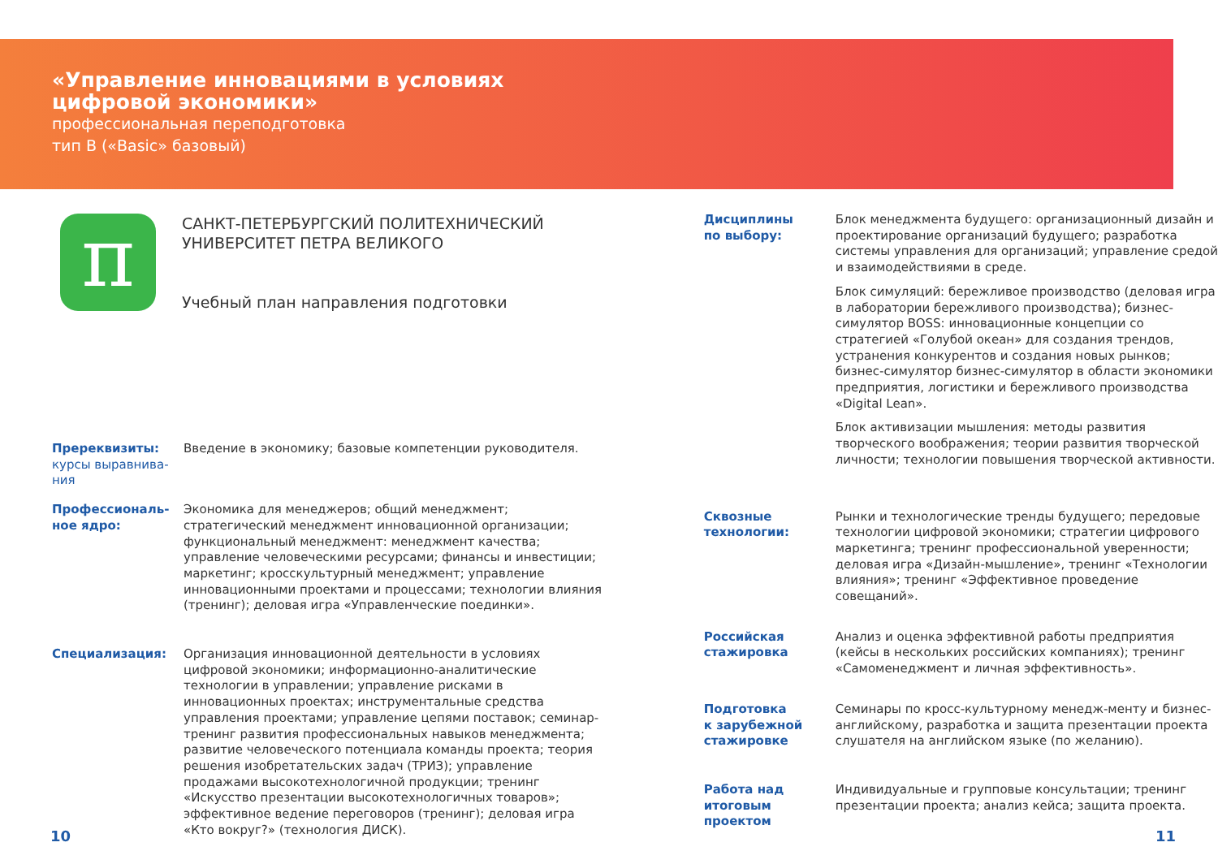«Управление инновациями в условиях
цифровой экономики»
профессиональная переподготовка
тип В («Basic» базовый)
π
САНКТ-ПЕТЕРБУРГСКИЙ ПОЛИТЕХНИЧЕСКИЙ
УНИВЕРСИТЕТ ПЕТРА ВЕЛИКОГО
Учебный план направления подготовки
Пререквизиты:
курсы выравнива-
ния
Введение в экономику; базовые компетенции руководителя.
Профессиональ-
ное ядро:
Экономика для менеджеров; общий менеджмент; стратегический менеджмент инновационной организации; функциональный менеджмент: менеджмент качества; управление человеческими ресурсами; финансы и инвестиции; маркетинг; кросскультурный менеджмент; управление инновационными проектами и процессами; технологии влияния (тренинг); деловая игра «Управленческие поединки».
Специализация: Организация инновационной деятельности в условиях цифровой экономики; информационно-аналитические технологии в управлении; управление рисками в инновационных проектах; инструментальные средства управления проектами; управление цепями поставок; семинар-тренинг развития профессиональных навыков менеджмента; развитие человеческого потенциала команды проекта; теория решения изобретательских задач (ТРИЗ); управление продажами высокотехнологичной продукции; тренинг «Искусство презентации высокотехнологичных товаров»; эффективное ведение переговоров (тренинг); деловая игра «Кто вокруг?» (технология ДИСК).
Дисциплины
по выбору:
Блок менеджмента будущего: организационный дизайн и проектирование организаций будущего; разработка системы управления для организаций; управление средой и взаимодействиями в среде.
Блок симуляций: бережливое производство (деловая игра в лаборатории бережливого производства); бизнес-симулятор BOSS: инновационные концепции со стратегией «Голубой океан» для создания трендов, устранения конкурентов и создания новых рынков; бизнес-симулятор бизнес-симулятор в области экономики предприятия, логистики и бережливого производства «Digital Lean».
Блок активизации мышления: методы развития творческого воображения; теории развития творческой личности; технологии повышения творческой активности.
Сквозные
технологии:
Рынки и технологические тренды будущего; передовые технологии цифровой экономики; стратегии цифрового маркетинга; тренинг профессиональной уверенности; деловая игра «Дизайн-мышление», тренинг «Технологии влияния»; тренинг «Эффективное проведение совещаний».
Российская
стажировка
Анализ и оценка эффективной работы предприятия (кейсы в нескольких российских компаниях); тренинг «Самоменеджмент и личная эффективность».
Подготовка
к зарубежной
стажировке
Семинары по кросс-культурному менедж-менту и бизнес-английскому, разработка и защита презентации проекта слушателя на английском языке (по желанию).
Работа над
итоговым
проектом
Индивидуальные и групповые консультации; тренинг презентации проекта; анализ кейса; защита проекта.
10 11